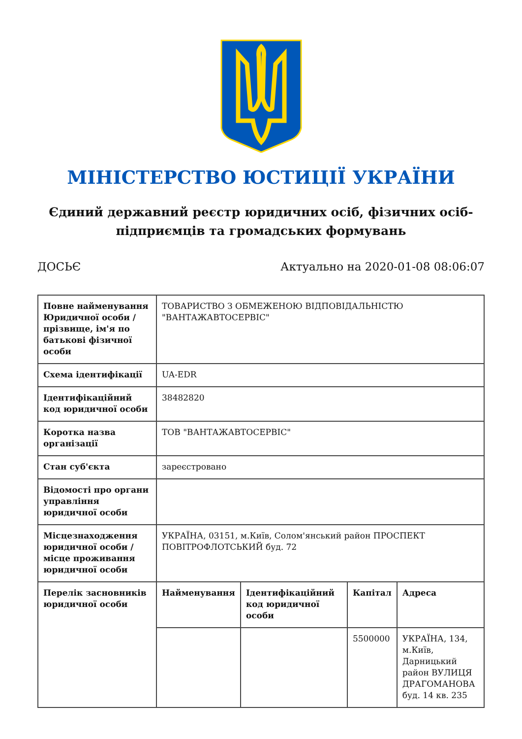МІНІСТЕРСТВО ЮСТИЦІЇ УКРАЇНИ
Єдиний державний реєстр юридичних осіб, фізичних осіб-підприємців та громадських формувань
ДОСЬЄ Актуально на 2020-01-08 08:06:07
| Повне найменування Юридичної особи / прізвище, ім'я по батькові фізичної особи | ТОВАРИСТВО З ОБМЕЖЕНОЮ ВІДПОВІДАЛЬНІСТЮ "ВАНТАЖАВТОСЕРВІС" | | | |
| Схема ідентифікації | UA-EDR | | | |
| Ідентифікаційний код юридичної особи | 38482820 | | | |
| Коротка назва організації | ТОВ "ВАНТАЖАВТОСЕРВІС" | | | |
| Стан суб'єкта | зареєстровано | | | |
| Відомості про органи управління юридичної особи | | | | |
| Місцезнаходження юридичної особи / місце проживання юридичної особи | УКРАЇНА, 03151, м.Київ, Солом'янський район ПРОСПЕКТ ПОВІТРОФЛОТСЬКИЙ буд. 72 | | | |
| Перелік засновників юридичної особи | Найменування | Ідентифікаційний код юридичної особи | Капітал | Адреса |
| | | | 5500000 | УКРАЇНА, 134, м.Київ, Дарницький район ВУЛИЦЯ ДРАГОМАНОВА буд. 14 кв. 235 |